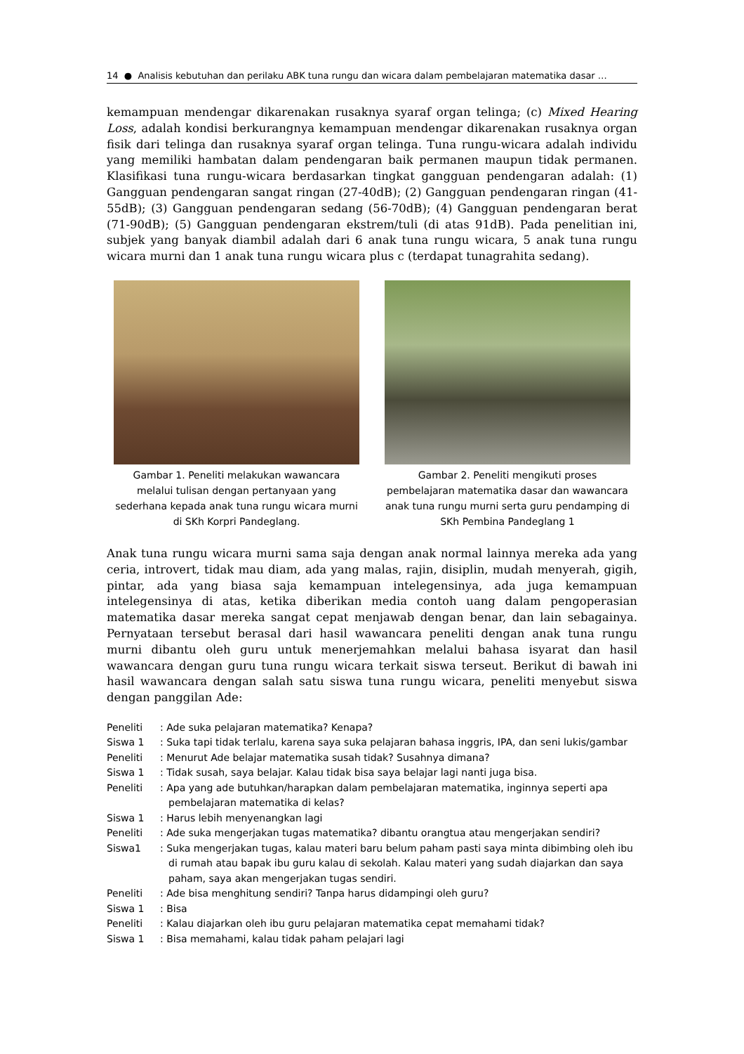14 ● Analisis kebutuhan dan perilaku ABK tuna rungu dan wicara dalam pembelajaran matematika dasar …
kemampuan mendengar dikarenakan rusaknya syaraf organ telinga; (c) Mixed Hearing Loss, adalah kondisi berkurangnya kemampuan mendengar dikarenakan rusaknya organ fisik dari telinga dan rusaknya syaraf organ telinga. Tuna rungu-wicara adalah individu yang memiliki hambatan dalam pendengaran baik permanen maupun tidak permanen. Klasifikasi tuna rungu-wicara berdasarkan tingkat gangguan pendengaran adalah: (1) Gangguan pendengaran sangat ringan (27-40dB); (2) Gangguan pendengaran ringan (41-55dB); (3) Gangguan pendengaran sedang (56-70dB); (4) Gangguan pendengaran berat (71-90dB); (5) Gangguan pendengaran ekstrem/tuli (di atas 91dB). Pada penelitian ini, subjek yang banyak diambil adalah dari 6 anak tuna rungu wicara, 5 anak tuna rungu wicara murni dan 1 anak tuna rungu wicara plus c (terdapat tunagrahita sedang).
Gambar 1. Peneliti melakukan wawancara melalui tulisan dengan pertanyaan yang sederhana kepada anak tuna rungu wicara murni di SKh Korpri Pandeglang.
Gambar 2. Peneliti mengikuti proses pembelajaran matematika dasar dan wawancara anak tuna rungu murni serta guru pendamping di SKh Pembina Pandeglang 1
Anak tuna rungu wicara murni sama saja dengan anak normal lainnya mereka ada yang ceria, introvert, tidak mau diam, ada yang malas, rajin, disiplin, mudah menyerah, gigih, pintar, ada yang biasa saja kemampuan intelegensinya, ada juga kemampuan intelegensinya di atas, ketika diberikan media contoh uang dalam pengoperasian matematika dasar mereka sangat cepat menjawab dengan benar, dan lain sebagainya. Pernyataan tersebut berasal dari hasil wawancara peneliti dengan anak tuna rungu murni dibantu oleh guru untuk menerjemahkan melalui bahasa isyarat dan hasil wawancara dengan guru tuna rungu wicara terkait siswa terseut. Berikut di bawah ini hasil wawancara dengan salah satu siswa tuna rungu wicara, peneliti menyebut siswa dengan panggilan Ade:
Peneliti: Ade suka pelajaran matematika? Kenapa?
Siswa 1: Suka tapi tidak terlalu, karena saya suka pelajaran bahasa inggris, IPA, dan seni lukis/gambar
Peneliti: Menurut Ade belajar matematika susah tidak? Susahnya dimana?
Siswa 1: Tidak susah, saya belajar. Kalau tidak bisa saya belajar lagi nanti juga bisa.
Peneliti: Apa yang ade butuhkan/harapkan dalam pembelajaran matematika, inginnya seperti apa pembelajaran matematika di kelas?
Siswa 1: Harus lebih menyenangkan lagi
Peneliti: Ade suka mengerjakan tugas matematika? dibantu orangtua atau mengerjakan sendiri?
Siswa1: Suka mengerjakan tugas, kalau materi baru belum paham pasti saya minta dibimbing oleh ibu di rumah atau bapak ibu guru kalau di sekolah. Kalau materi yang sudah diajarkan dan saya paham, saya akan mengerjakan tugas sendiri.
Peneliti: Ade bisa menghitung sendiri? Tanpa harus didampingi oleh guru?
Siswa 1: Bisa
Peneliti: Kalau diajarkan oleh ibu guru pelajaran matematika cepat memahami tidak?
Siswa 1: Bisa memahami, kalau tidak paham pelajari lagi